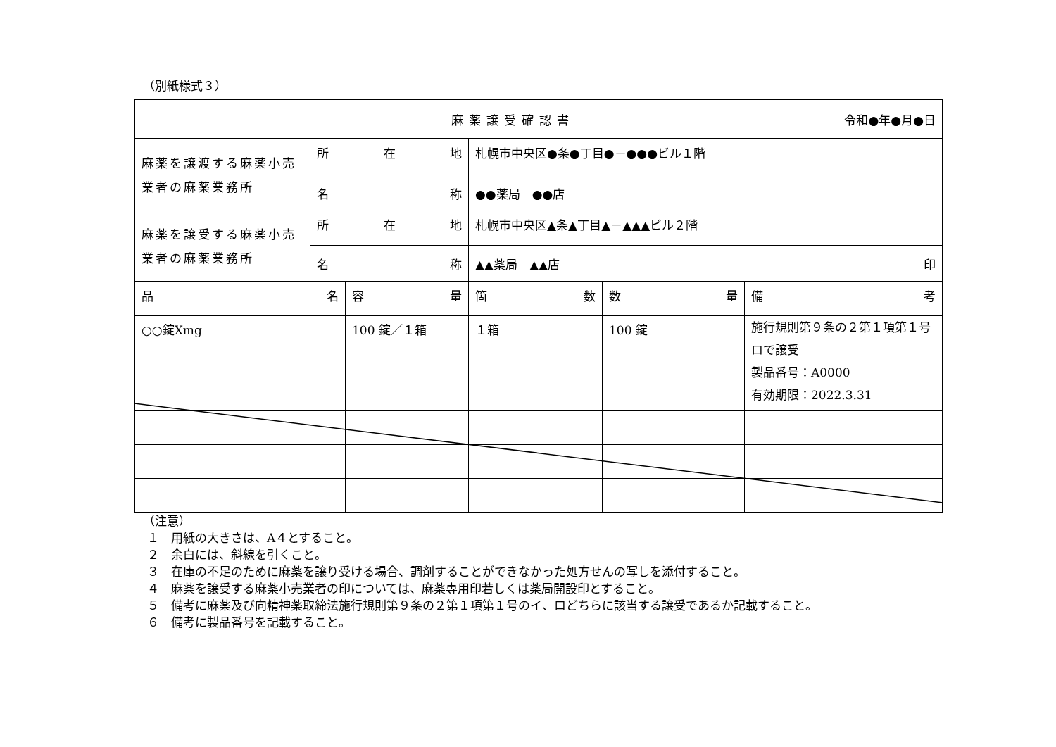（別紙様式３）
| 麻薬譲受確認書 令和●年●月●日 |
| 麻薬を譲渡する麻薬小売業者の麻薬業務所 | 所 在 地 | 札幌市中央区●条●丁目●－●●●ビル１階 |
| | 名 称 | ●●薬局 ●●店 |
| 麻薬を譲受する麻薬小売業者の麻薬業務所 | 所 在 地 | 札幌市中央区▲条▲丁目▲－▲▲▲ビル２階 |
| | 名 称 | ▲▲薬局 ▲▲店 印 |
| 品 名 | 容 量 | 箇 数 | 数 量 | 備 考 |
| ○○錠Xmg | 100 錠／１箱 | １箱 | 100 錠 | 施行規則第９条の２第１項第１号ロで譲受 製品番号：A0000 有効期限：2022.3.31 |
（注意）
１　用紙の大きさは、A４とすること。
２　余白には、斜線を引くこと。
３　在庫の不足のために麻薬を譲り受ける場合、調剤することができなかった処方せんの写しを添付すること。
４　麻薬を譲受する麻薬小売業者の印については、麻薬専用印若しくは薬局開設印とすること。
５　備考に麻薬及び向精神薬取締法施行規則第９条の２第１項第１号のイ、ロどちらに該当する譲受であるか記載すること。
６　備考に製品番号を記載すること。